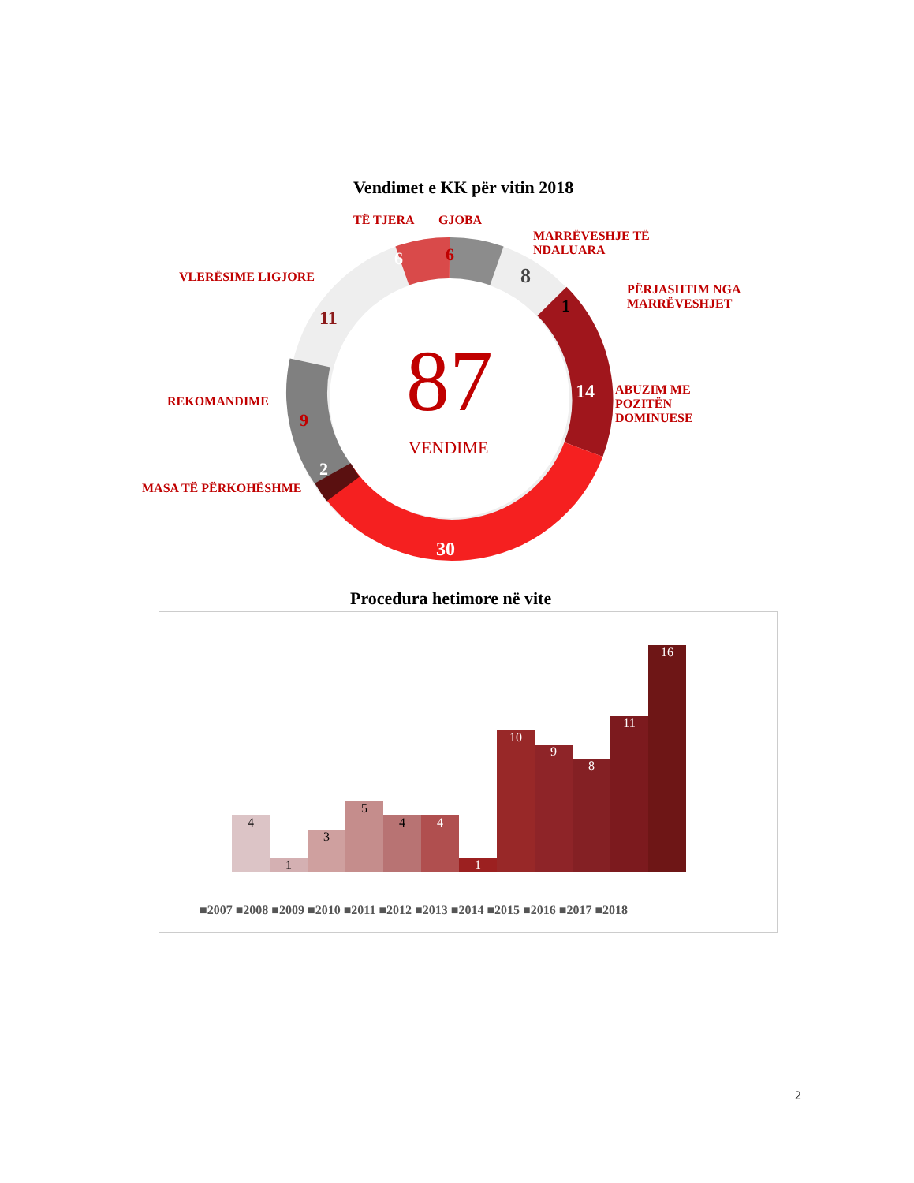Vendimet e KK për vitin 2018
87
VENDIME
TË TJERA
6
GJOBA
6
MARRËVESHJE TË
NDALUARA
8
PËRJASHTIM NGA
MARRËVESHJET
1
ABUZIM ME
POZITËN
DOMINUESE
14
30
MASA TË PËRKOHËSHME
2
REKOMANDIME
9
VLERËSIME LIGJORE
11
Procedura hetimore në vite
4
1
3
5
4
4
1
10
9
8
11
16
■2007 ■2008 ■2009 ■2010 ■2011 ■2012 ■2013 ■2014 ■2015 ■2016 ■2017 ■2018
2